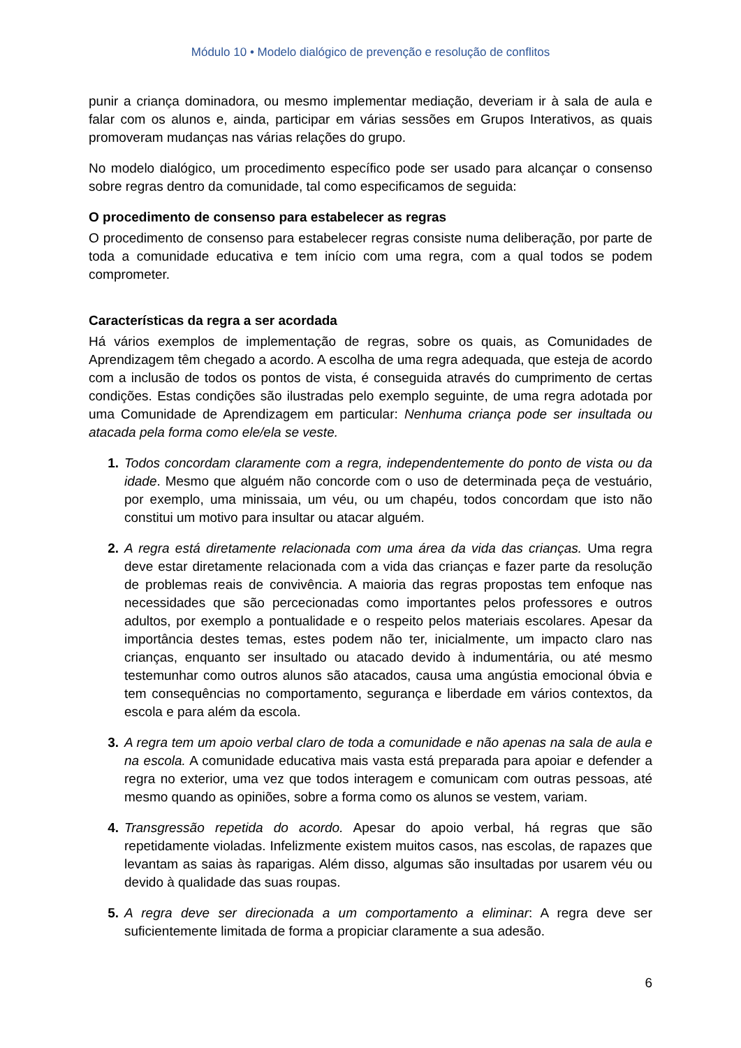Módulo 10 • Modelo dialógico de prevenção e resolução de conflitos
punir a criança dominadora, ou mesmo implementar mediação, deveriam ir à sala de aula e falar com os alunos e, ainda, participar em várias sessões em Grupos Interativos, as quais promoveram mudanças nas várias relações do grupo.
No modelo dialógico, um procedimento específico pode ser usado para alcançar o consenso sobre regras dentro da comunidade, tal como especificamos de seguida:
O procedimento de consenso para estabelecer as regras
O procedimento de consenso para estabelecer regras consiste numa deliberação, por parte de toda a comunidade educativa e tem início com uma regra, com a qual todos se podem comprometer.
Características da regra a ser acordada
Há vários exemplos de implementação de regras, sobre os quais, as Comunidades de Aprendizagem têm chegado a acordo. A escolha de uma regra adequada, que esteja de acordo com a inclusão de todos os pontos de vista, é conseguida através do cumprimento de certas condições. Estas condições são ilustradas pelo exemplo seguinte, de uma regra adotada por uma Comunidade de Aprendizagem em particular: Nenhuma criança pode ser insultada ou atacada pela forma como ele/ela se veste.
1. Todos concordam claramente com a regra, independentemente do ponto de vista ou da idade. Mesmo que alguém não concorde com o uso de determinada peça de vestuário, por exemplo, uma minissaia, um véu, ou um chapéu, todos concordam que isto não constitui um motivo para insultar ou atacar alguém.
2. A regra está diretamente relacionada com uma área da vida das crianças. Uma regra deve estar diretamente relacionada com a vida das crianças e fazer parte da resolução de problemas reais de convivência. A maioria das regras propostas tem enfoque nas necessidades que são percecionadas como importantes pelos professores e outros adultos, por exemplo a pontualidade e o respeito pelos materiais escolares. Apesar da importância destes temas, estes podem não ter, inicialmente, um impacto claro nas crianças, enquanto ser insultado ou atacado devido à indumentária, ou até mesmo testemunhar como outros alunos são atacados, causa uma angústia emocional óbvia e tem consequências no comportamento, segurança e liberdade em vários contextos, da escola e para além da escola.
3. A regra tem um apoio verbal claro de toda a comunidade e não apenas na sala de aula e na escola. A comunidade educativa mais vasta está preparada para apoiar e defender a regra no exterior, uma vez que todos interagem e comunicam com outras pessoas, até mesmo quando as opiniões, sobre a forma como os alunos se vestem, variam.
4. Transgressão repetida do acordo. Apesar do apoio verbal, há regras que são repetidamente violadas. Infelizmente existem muitos casos, nas escolas, de rapazes que levantam as saias às raparigas. Além disso, algumas são insultadas por usarem véu ou devido à qualidade das suas roupas.
5. A regra deve ser direcionada a um comportamento a eliminar: A regra deve ser suficientemente limitada de forma a propiciar claramente a sua adesão.
6